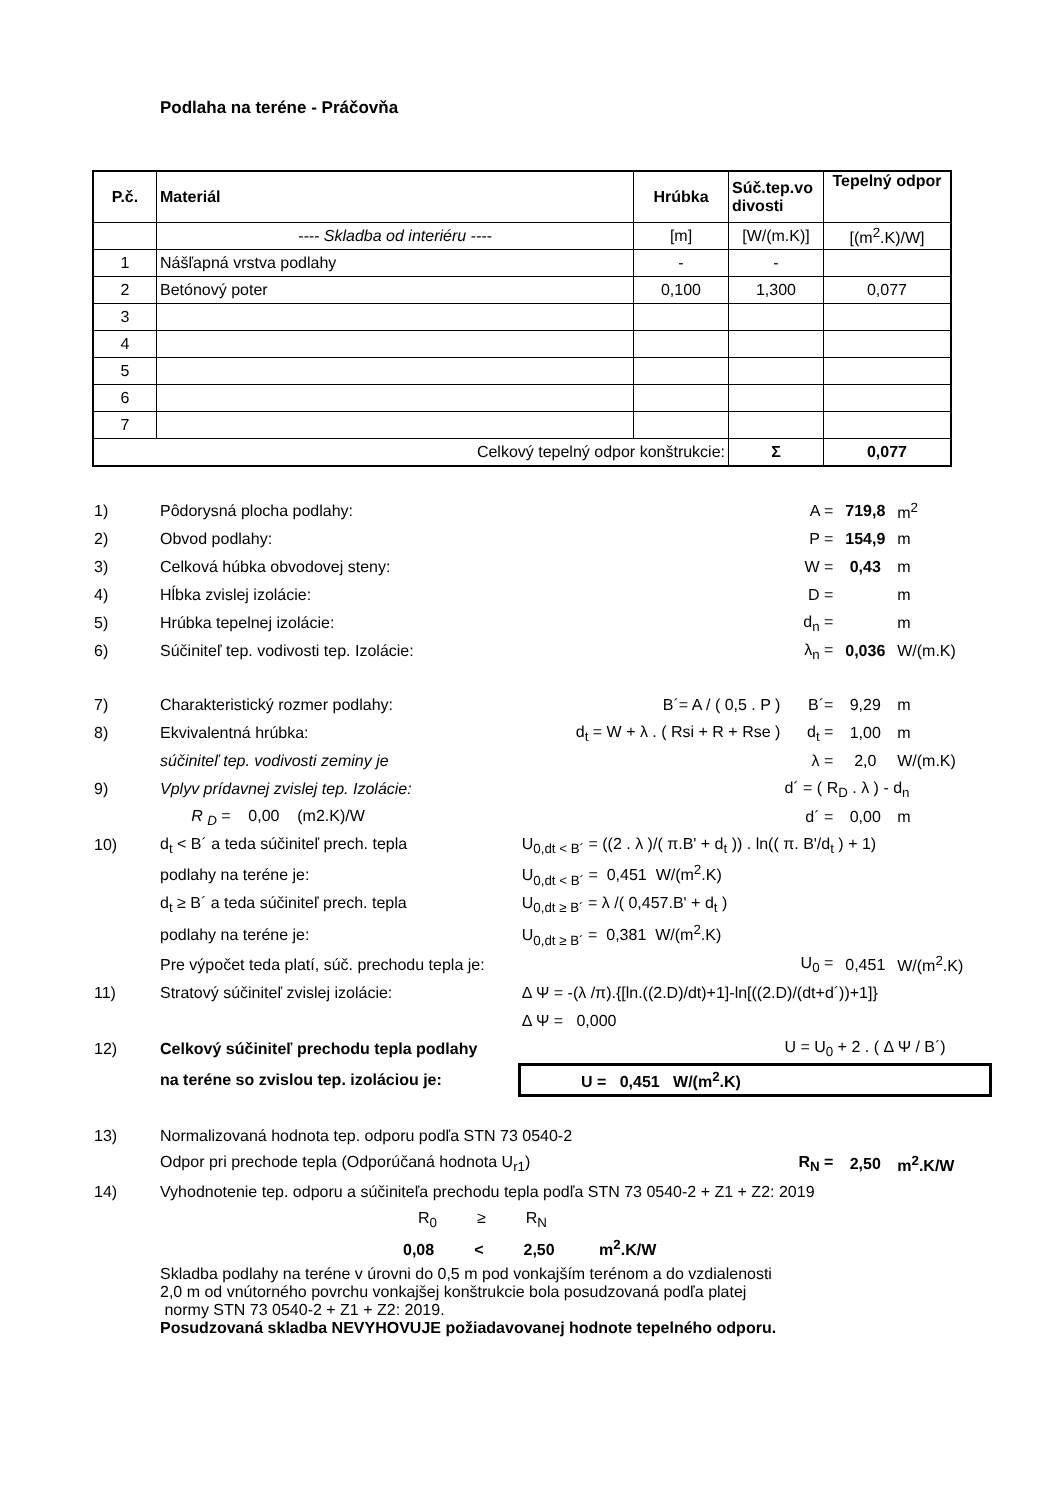Podlaha na teréne - Práčovňa
| P.č. | Materiál | Hrúbka | Súč.tep.vo divosti | Tepelný odpor |
| --- | --- | --- | --- | --- |
| | ---- Skladba od interiéru ---- | [m] | [W/(m.K)] | [(m<sup>2</sup>.K)/W] |
| 1 | Nášľapná vrstva podlahy | - | - | |
| 2 | Betónový poter | 0,100 | 1,300 | 0,077 |
| 3 | | | | |
| 4 | | | | |
| 5 | | | | |
| 6 | | | | |
| 7 | | | | |
| Celkový tepelný odpor konštrukcie: | | | Σ | 0,077 |
| 1) | Pôdorysná plocha podlahy: | | A = | 719,8 | m<sup>2</sup> |
| 2) | Obvod podlahy: | | P = | 154,9 | m |
| 3) | Celková húbka obvodovej steny: | | W = | 0,43 | m |
| 4) | Hĺbka zvislej izolácie: | | D = | | m |
| 5) | Hrúbka tepelnej izolácie: | | d<sub>n</sub> = | | m |
| 6) | Súčiniteľ tep. vodivosti tep. Izolácie: | | λ<sub>n</sub> = | 0,036 | W/(m.K) |
| 7) | Charakteristický rozmer podlahy: | B´= A / ( 0,5 . P ) | B´= | 9,29 | m |
| 8) | Ekvivalentná hrúbka: | d<sub>t</sub> = W + λ . ( Rsi + R + Rse ) | d<sub>t</sub> = | 1,00 | m |
| | súčiniteľ tep. vodivosti zeminy je | | λ = | 2,0 | W/(m.K) |
| 9) | Vplyv prídavnej zvislej tep. Izolácie: | | d´ = ( R<sub>D</sub> . λ ) - d<sub>n</sub> | | |
| | R <sub>D</sub> = 0,00 (m2.K)/W | | d´ = | 0,00 | m |
| 10) | d<sub>t</sub> < B´ a teda súčiniteľ prech. tepla | U<sub>0,dt < B´</sub> = ((2 . λ )/( π.B' + d<sub>t</sub> )) . ln(( π. B'/d<sub>t</sub> ) + 1) | | | |
| | podlahy na teréne je: | U<sub>0,dt < B´</sub> = 0,451 W/(m<sup>2</sup>.K) | | | |
| | d<sub>t</sub> ≥ B´ a teda súčiniteľ prech. tepla | U<sub>0,dt ≥ B´</sub> = λ /( 0,457.B' + d<sub>t</sub> ) | | | |
| | podlahy na teréne je: | U<sub>0,dt ≥ B´</sub> = 0,381 W/(m<sup>2</sup>.K) | | | |
| | Pre výpočet teda platí, súč. prechodu tepla je: | | U<sub>0</sub> = | 0,451 | W/(m<sup>2</sup>.K) |
| 11) | Stratový súčiniteľ zvislej izolácie: | Δ Ψ = -(λ /π).{[ln.((2.D)/dt)+1]-ln[((2.D)/(dt+d´))+1]} | | | |
| | | Δ Ψ = 0,000 | | | |
| 12) | Celkový súčiniteľ prechodu tepla podlahy | | U = U<sub>0</sub> + 2 . ( Δ Ψ / B´) | | |
| | na teréne so zvislou tep. izoláciou je: | U = 0,451 W/(m<sup>2</sup>.K) | | | |
| 13) | Normalizovaná hodnota tep. odporu podľa STN 73 0540-2 | | | | |
| | Odpor pri prechode tepla (Odporúčaná hodnota U<sub>r1</sub>) | | R<sub>N</sub> = | 2,50 | m<sup>2</sup>.K/W |
| 14) | Vyhodnotenie tep. odporu a súčiniteľa prechodu tepla podľa STN 73 0540-2 + Z1 + Z2: 2019 | | | | |
| | R<sub>0</sub> ≥ R<sub>N</sub> | | | | |
| | 0,08 < 2,50 m<sup>2</sup>.K/W | | | | |
| | Skladba podlahy na teréne v úrovni do 0,5 m pod vonkajším terénom a do vzdialenosti 2,0 m od vnútorného povrchu vonkajšej konštrukcie bola posudzovaná podľa platej normy STN 73 0540-2 + Z1 + Z2: 2019. Posudzovaná skladba NEVYHOVUJE požiadavovanej hodnote tepelného odporu. | | | | |